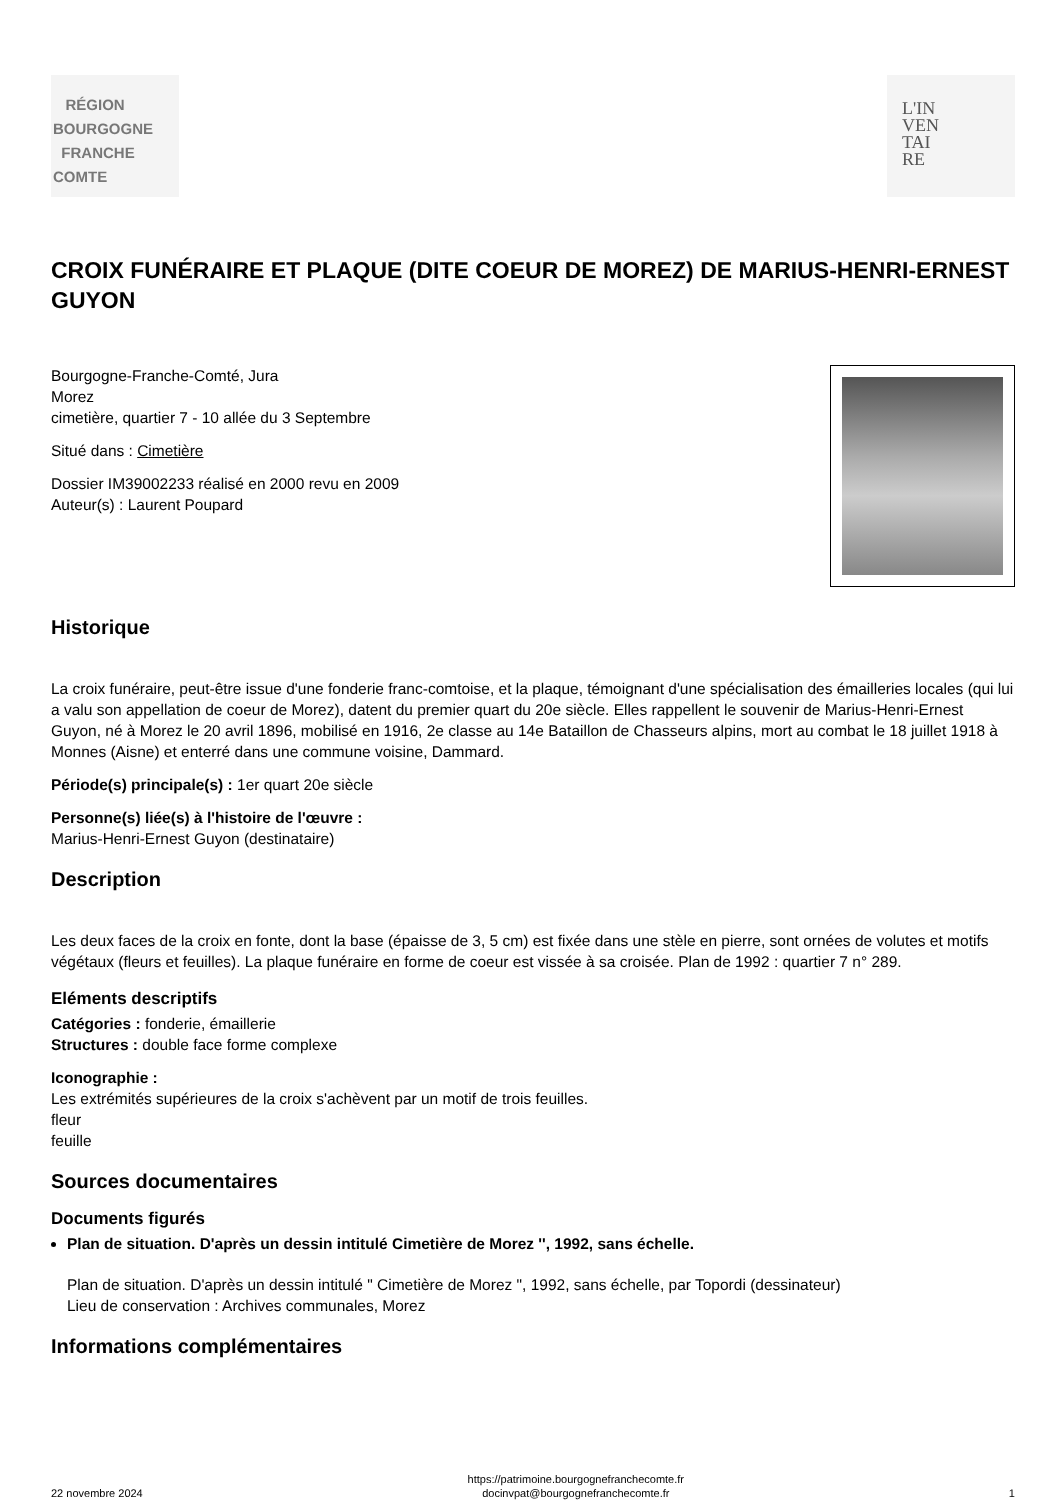RÉGION
BOURGOGNE
FRANCHE
COMTE
L'IN
VEN
TAI
RE
CROIX FUNÉRAIRE ET PLAQUE (DITE COEUR DE MOREZ) DE MARIUS-HENRI-ERNEST GUYON
Bourgogne-Franche-Comté, Jura
Morez
cimetière, quartier 7 - 10 allée du 3 Septembre
Situé dans : Cimetière
Dossier IM39002233 réalisé en 2000 revu en 2009
Auteur(s) : Laurent Poupard
Historique
La croix funéraire, peut-être issue d'une fonderie franc-comtoise, et la plaque, témoignant d'une spécialisation des émailleries locales (qui lui a valu son appellation de coeur de Morez), datent du premier quart du 20e siècle. Elles rappellent le souvenir de Marius-Henri-Ernest Guyon, né à Morez le 20 avril 1896, mobilisé en 1916, 2e classe au 14e Bataillon de Chasseurs alpins, mort au combat le 18 juillet 1918 à Monnes (Aisne) et enterré dans une commune voisine, Dammard.
Période(s) principale(s) : 1er quart 20e siècle
Personne(s) liée(s) à l'histoire de l'œuvre :
Marius-Henri-Ernest Guyon (destinataire)
Description
Les deux faces de la croix en fonte, dont la base (épaisse de 3, 5 cm) est fixée dans une stèle en pierre, sont ornées de volutes et motifs végétaux (fleurs et feuilles). La plaque funéraire en forme de coeur est vissée à sa croisée. Plan de 1992 : quartier 7 n° 289.
Eléments descriptifs
Catégories : fonderie, émaillerie
Structures : double face forme complexe
Iconographie :
Les extrémités supérieures de la croix s'achèvent par un motif de trois feuilles.
fleur
feuille
Sources documentaires
Documents figurés
Plan de situation. D'après un dessin intitulé Cimetière de Morez '', 1992, sans échelle.
Plan de situation. D'après un dessin intitulé " Cimetière de Morez ", 1992, sans échelle, par Topordi (dessinateur)
Lieu de conservation : Archives communales, Morez
Informations complémentaires
22 novembre 2024 https://patrimoine.bourgognefranchecomte.fr
docinvpat@bourgognefranchecomte.fr 1